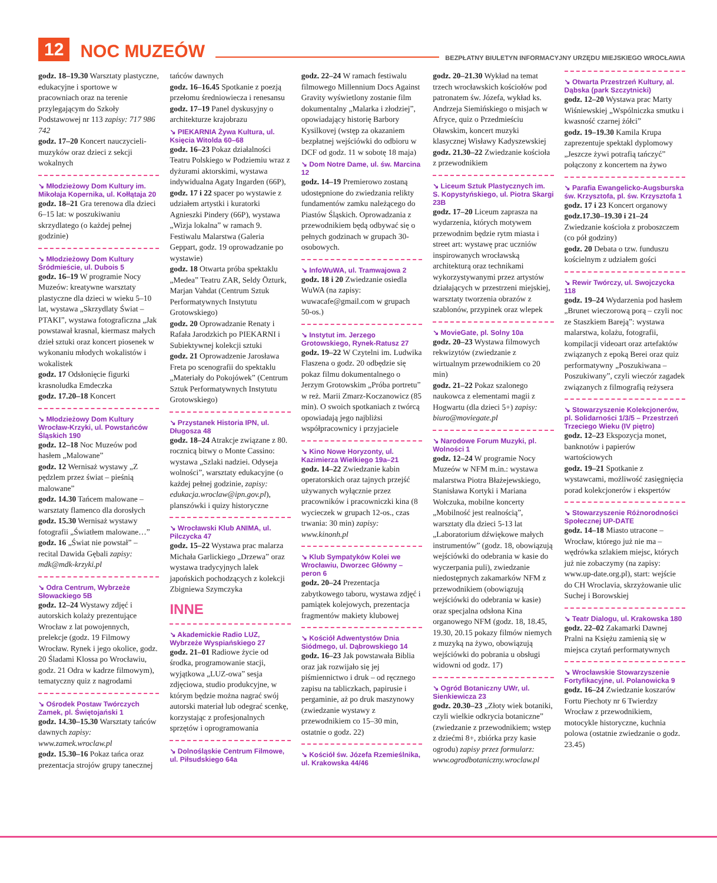12 NOC MUZEÓW BEZPŁATNY BIULETYN INFORMACYJNY URZĘDU MIEJSKIEGO WROCŁAWIA
godz. 18–19.30 Warsztaty plastyczne, edukacyjne i sportowe w pracowniach oraz na terenie przylegającym do Szkoły Podstawowej nr 113 zapisy: 717 986 742
godz. 17–20 Koncert nauczycieli-muzyków oraz dzieci z sekcji wokalnych
↘ Młodzieżowy Dom Kultury im. Mikołaja Kopernika, ul. Kołłątaja 20
godz. 18–21 Gra terenowa dla dzieci 6–15 lat: w poszukiwaniu skrzydlatego (o każdej pełnej godzinie)
↘ Młodzieżowy Dom Kultury Śródmieście, ul. Dubois 5
godz. 16–19 W programie Nocy Muzeów: kreatywne warsztaty plastyczne dla dzieci w wieku 5–10 lat, wystawa „Skrzydlaty Świat – PTAKI”, wystawa fotograficzna „Jak powstawał krasnal, kiermasz małych dzieł sztuki oraz koncert piosenek w wykonaniu młodych wokalistów i wokalistek
godz. 17 Odsłonięcie figurki krasnoludka Emdeczka
godz. 17.20–18 Koncert
↘ Młodzieżowy Dom Kultury Wrocław-Krzyki, ul. Powstańców Śląskich 190
godz. 12–18 Noc Muzeów pod hasłem „Malowane”
godz. 12 Wernisaż wystawy „Z pędzlem przez świat – pieśnią malowane”
godz. 14.30 Tańcem malowane – warsztaty flamenco dla dorosłych
godz. 15.30 Wernisaż wystawy fotografii „Światłem malowane…”
godz. 16 „Świat nie powstał” – recital Dawida Gębali zapisy: mdk@mdk-krzyki.pl
↘ Odra Centrum, Wybrzeże Słowackiego 5B
godz. 12–24 Wystawy zdjęć i autorskich kolaży prezentujące Wrocław z lat powojennych, prelekcje (godz. 19 Filmowy Wrocław. Rynek i jego okolice, godz. 20 Śladami Klossa po Wrocławiu, godz. 21 Odra w kadrze filmowym), tematyczny quiz z nagrodami
↘ Ośrodek Postaw Twórczych Zamek, pl. Świętojański 1
godz. 14.30–15.30 Warsztaty tańców dawnych zapisy: www.zamek.wroclaw.pl
godz. 15.30–16 Pokaz tańca oraz prezentacja strojów grupy tanecznej tańców dawnych
godz. 16–16.45 Spotkanie z poezją przełomu średniowiecza i renesansu
godz. 17–19 Panel dyskusyjny o architekturze krajobrazu
↘ PIEKARNIA Żywa Kultura, ul. Księcia Witolda 60–68
godz. 16–23 Pokaz działalności Teatru Polskiego w Podziemiu wraz z dyżurami aktorskimi, wystawa indywidualna Agaty Ingarden (66P), godz. 17 i 22 spacer po wystawie z udziałem artystki i kuratorki Agnieszki Pindery (66P), wystawa „Wizja lokalna” w ramach 9. Festiwalu Malarstwa (Galeria Geppart, godz. 19 oprowadzanie po wystawie)
godz. 18 Otwarta próba spektaklu „Medea” Teatru ZAR, Seldy Özturk, Marjan Vahdat (Centrum Sztuk Performatywnych Instytutu Grotowskiego)
godz. 20 Oprowadzanie Renaty i Rafała Jarodzkich po PIEKARNI i Subiektywnej kolekcji sztuki
godz. 21 Oprowadzenie Jarosława Freta po scenografii do spektaklu „Materiały do Pokojówek” (Centrum Sztuk Performatywnych Instytutu Grotowskiego)
↘ Przystanek Historia IPN, ul. Długosza 48
godz. 18–24 Atrakcje związane z 80. rocznicą bitwy o Monte Cassino: wystawa „Szlaki nadziei. Odyseja wolności”, warsztaty edukacyjne (o każdej pełnej godzinie, zapisy: edukacja.wroclaw@ipn.gov.pl), planszówki i quizy historyczne
↘ Wrocławski Klub ANIMA, ul. Pilczycka 47
godz. 15–22 Wystawa prac malarza Michała Garlickiego „Drzewa” oraz wystawa tradycyjnych lalek japońskich pochodzących z kolekcji Zbigniewa Szymczyka
INNE
↘ Akademickie Radio LUZ, Wybrzeże Wyspiańskiego 27
godz. 21–01 Radiowe życie od środka, programowanie stacji, wyjątkowa „LUZ-owa” sesja zdjęciowa, studio produkcyjne, w którym będzie można nagrać swój autorski materiał lub odegrać scenkę, korzystając z profesjonalnych sprzętów i oprogramowania
↘ Dolnośląskie Centrum Filmowe, ul. Piłsudskiego 64a
godz. 22–24 W ramach festiwalu filmowego Millennium Docs Against Gravity wyświetlony zostanie film dokumentalny „Malarka i złodziej”, opowiadający historię Barbory Kysilkovej (wstęp za okazaniem bezpłatnej wejściówki do odbioru w DCF od godz. 11 w sobotę 18 maja)
↘ Dom Notre Dame, ul. św. Marcina 12
godz. 14–19 Premierowo zostaną udostępnione do zwiedzania relikty fundamentów zamku należącego do Piastów Śląskich. Oprowadzania z przewodnikiem będą odbywać się o pełnych godzinach w grupach 30-osobowych.
↘ InfoWuWA, ul. Tramwajowa 2
godz. 18 i 20 Zwiedzanie osiedla WuWA (na zapisy: wuwacafe@gmail.com w grupach 50-os.)
↘ Instytut im. Jerzego Grotowskiego, Rynek-Ratusz 27
godz. 19–22 W Czytelni im. Ludwika Flaszena o godz. 20 odbędzie się pokaz filmu dokumentalnego o Jerzym Grotowskim „Próba portretu” w reż. Marii Zmarz-Koczanowicz (85 min). O swoich spotkaniach z twórcą opowiadają jego najbliżsi współpracownicy i przyjaciele
↘ Kino Nowe Horyzonty, ul. Kazimierza Wielkiego 19a–21
godz. 14–22 Zwiedzanie kabin operatorskich oraz tajnych przejść używanych wyłącznie przez pracowników i pracowniczki kina (8 wycieczek w grupach 12-os., czas trwania: 30 min) zapisy: www.kinonh.pl
↘ Klub Sympatyków Kolei we Wrocławiu, Dworzec Główny – peron 6
godz. 20–24 Prezentacja zabytkowego taboru, wystawa zdjęć i pamiątek kolejowych, prezentacja fragmentów makiety klubowej
↘ Kościół Adwentystów Dnia Siódmego, ul. Dąbrowskiego 14
godz. 16–23 Jak powstawała Biblia oraz jak rozwijało się jej piśmiennictwo i druk – od ręcznego zapisu na tabliczkach, papirusie i pergaminie, aż po druk maszynowy (zwiedzanie wystawy z przewodnikiem co 15–30 min, ostatnie o godz. 22)
↘ Kościół św. Józefa Rzemieślnika, ul. Krakowska 44/46
godz. 20–21.30 Wykład na temat trzech wrocławskich kościołów pod patronatem św. Józefa, wykład ks. Andrzeja Siemińskiego o misjach w Afryce, quiz o Przedmieściu Oławskim, koncert muzyki klasycznej Wisławy Kadyszewskiej
godz. 21.30–22 Zwiedzanie kościoła z przewodnikiem
↘ Liceum Sztuk Plastycznych im. S. Kopystyńskiego, ul. Piotra Skargi 23B
godz. 17–20 Liceum zaprasza na wydarzenia, których motywem przewodnim będzie rytm miasta i street art: wystawę prac uczniów inspirowanych wrocławską architekturą oraz technikami wykorzystywanymi przez artystów działających w przestrzeni miejskiej, warsztaty tworzenia obrazów z szablonów, przypinek oraz wlepek
↘ MovieGate, pl. Solny 10a
godz. 20–23 Wystawa filmowych rekwizytów (zwiedzanie z wirtualnym przewodnikiem co 20 min)
godz. 21–22 Pokaz szalonego naukowca z elementami magii z Hogwartu (dla dzieci 5+) zapisy: biuro@moviegate.pl
↘ Narodowe Forum Muzyki, pl. Wolności 1
godz. 12–24 W programie Nocy Muzeów w NFM m.in.: wystawa malarstwa Piotra Błażejewskiego, Stanisława Kortyki i Mariana Wołczuka, mobilne koncerty „Mobilność jest realnością”, warsztaty dla dzieci 5-13 lat „Laboratorium dźwiękowe małych instrumentów” (godz. 18, obowiązują wejściówki do odebrania w kasie do wyczerpania puli), zwiedzanie niedostępnych zakamarków NFM z przewodnikiem (obowiązują wejściówki do odebrania w kasie) oraz specjalna odsłona Kina organowego NFM (godz. 18, 18.45, 19.30, 20.15 pokazy filmów niemych z muzyką na żywo, obowiązują wejściówki do pobrania u obsługi widowni od godz. 17)
↘ Ogród Botaniczny UWr, ul. Sienkiewicza 23
godz. 20.30–23 „Złoty wiek botaniki, czyli wielkie odkrycia botaniczne” (zwiedzanie z przewodnikiem; wstęp z dziećmi 8+, zbiórka przy kasie ogrodu) zapisy przez formularz: www.ogrodbotaniczny.wroclaw.pl
↘ Otwarta Przestrzeń Kultury, al. Dąbska (park Szczytnicki)
godz. 12–20 Wystawa prac Marty Wiśniewskiej „Wspólniczka smutku i kwasność czarnej żółci”
godz. 19–19.30 Kamila Krupa zaprezentuje spektakl dyplomowy „Jeszcze żywi potrafią tańczyć” połączony z koncertem na żywo
↘ Parafia Ewangelicko-Augsburska św. Krzysztofa, pl. św. Krzysztofa 1
godz. 17 i 23 Koncert organowy
godz.17.30–19.30 i 21–24 Zwiedzanie kościoła z proboszczem (co pół godziny)
godz. 20 Debata o tzw. funduszu kościelnym z udziałem gości
↘ Rewir Twórczy, ul. Swojczycka 118
godz. 19–24 Wydarzenia pod hasłem „Brunet wieczorową porą – czyli noc ze Staszkiem Bareją”: wystawa malarstwa, kolażu, fotografii, kompilacji videoart oraz artefaktów związanych z epoką Berei oraz quiz performatywny „Poszukiwana – Poszukiwany”, czyli wieczór zagadek związanych z filmografią reżysera
↘ Stowarzyszenie Kolekcjonerów, pl. Solidarności 1/3/5 – Przestrzeń Trzeciego Wieku (IV piętro)
godz. 12–23 Ekspozycja monet, banknotów i papierów wartościowych
godz. 19–21 Spotkanie z wystawcami, możliwość zasięgnięcia porad kolekcjonerów i ekspertów
↘ Stowarzyszenie Różnorodności Społecznej UP-DATE
godz. 14–18 Miasto utracone – Wrocław, którego już nie ma – wędrówka szlakiem miejsc, których już nie zobaczymy (na zapisy: www.up-date.org.pl), start: wejście do CH Wroclavia, skrzyżowanie ulic Suchej i Borowskiej
↘ Teatr Dialogu, ul. Krakowska 180
godz. 22–02 Zakamarki Dawnej Pralni na Księżu zamienią się w miejsca czytań performatywnych
↘ Wrocławskie Stowarzyszenie Fortyfikacyjne, ul. Polanowicka 9
godz. 16–24 Zwiedzanie koszarów Fortu Piechoty nr 6 Twierdzy Wrocław z przewodnikiem, motocykle historyczne, kuchnia polowa (ostatnie zwiedzanie o godz. 23.45)